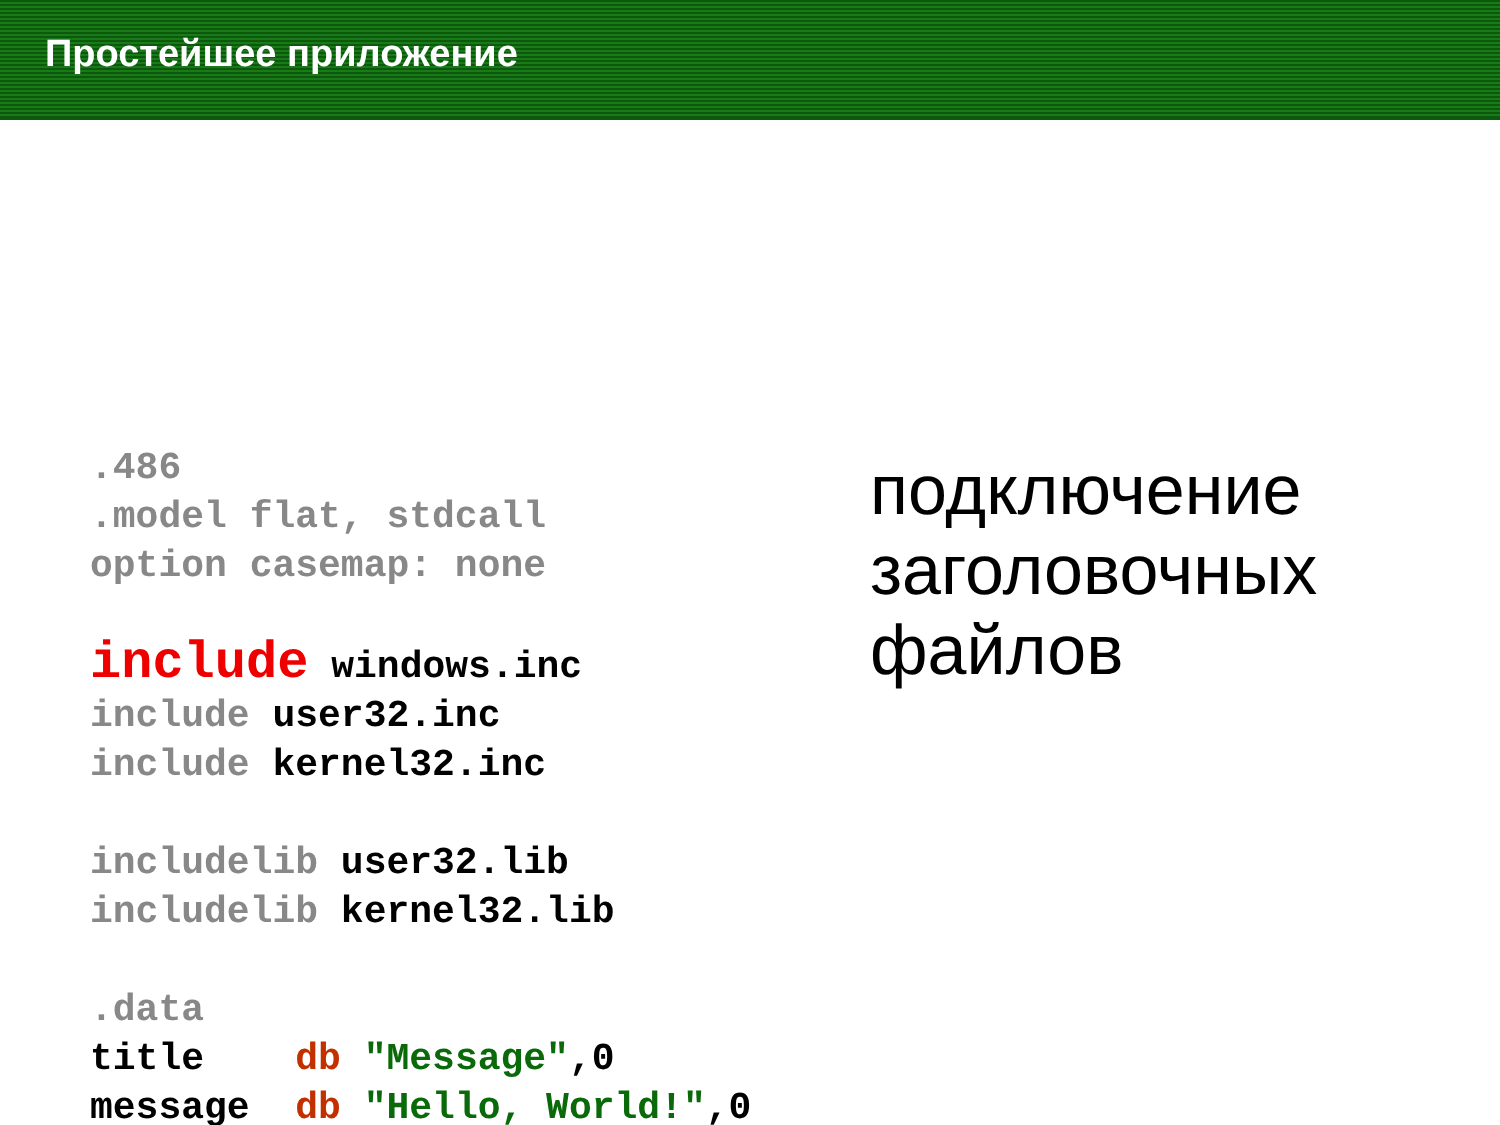Простейшее приложение
.486
.model flat, stdcall
option casemap: none

include windows.inc
include user32.inc
include kernel32.inc

includelib user32.lib
includelib kernel32.lib

.data
title    db "Message",0
message  db "Hello, World!",0
подключение
заголовочных
файлов